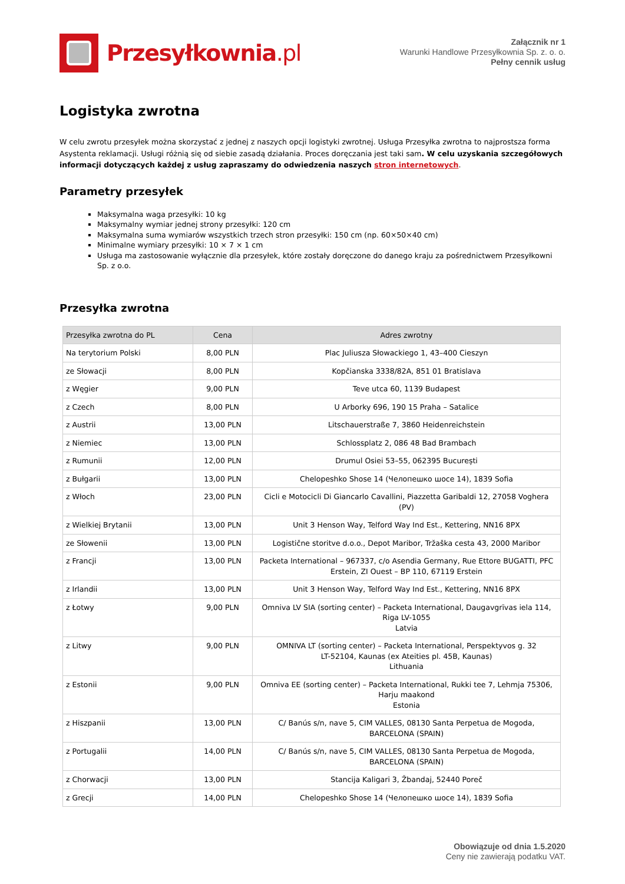Przesyłkownia.pl
Załącznik nr 1
Warunki Handlowe Przesyłkownia Sp. z. o. o.
Pełny cennik usług
Logistyka zwrotna
W celu zwrotu przesyłek można skorzystać z jednej z naszych opcji logistyki zwrotnej. Usługa Przesyłka zwrotna to najprostsza forma Asystenta reklamacji. Usługi różnią się od siebie zasadą działania. Proces doręczania jest taki sam. W celu uzyskania szczegółowych informacji dotyczących każdej z usług zapraszamy do odwiedzenia naszych stron internetowych.
Parametry przesyłek
Maksymalna waga przesyłki: 10 kg
Maksymalny wymiar jednej strony przesyłki: 120 cm
Maksymalna suma wymiarów wszystkich trzech stron przesyłki: 150 cm (np. 60×50×40 cm)
Minimalne wymiary przesyłki: 10 × 7 × 1 cm
Usługa ma zastosowanie wyłącznie dla przesyłek, które zostały doręczone do danego kraju za pośrednictwem Przesyłkowni Sp. z o.o.
Przesyłka zwrotna
| Przesyłka zwrotna do PL | Cena | Adres zwrotny |
| --- | --- | --- |
| Na terytorium Polski | 8,00 PLN | Plac Juliusza Słowackiego 1, 43–400 Cieszyn |
| ze Słowacji | 8,00 PLN | Kopčianska 3338/82A, 851 01 Bratislava |
| z Węgier | 9,00 PLN | Teve utca 60, 1139 Budapest |
| z Czech | 8,00 PLN | U Arborky 696, 190 15 Praha – Satalice |
| z Austrii | 13,00 PLN | Litschauerstraße 7, 3860 Heidenreichstein |
| z Niemiec | 13,00 PLN | Schlossplatz 2, 086 48 Bad Brambach |
| z Rumunii | 12,00 PLN | Drumul Osiei 53–55, 062395 București |
| z Bułgarii | 13,00 PLN | Chelopeshko Shose 14 (Челопешко шосе 14), 1839 Sofia |
| z Włoch | 23,00 PLN | Cicli e Motocicli Di Giancarlo Cavallini, Piazzetta Garibaldi 12, 27058 Voghera (PV) |
| z Wielkiej Brytanii | 13,00 PLN | Unit 3 Henson Way, Telford Way Ind Est., Kettering, NN16 8PX |
| ze Słowenii | 13,00 PLN | Logistične storitve d.o.o., Depot Maribor, Tržaška cesta 43, 2000 Maribor |
| z Francji | 13,00 PLN | Packeta International – 967337, c/o Asendia Germany, Rue Ettore BUGATTI, PFC Erstein, ZI Ouest – BP 110, 67119 Erstein |
| z Irlandii | 13,00 PLN | Unit 3 Henson Way, Telford Way Ind Est., Kettering, NN16 8PX |
| z Łotwy | 9,00 PLN | Omniva LV SIA (sorting center) – Packeta International, Daugavgrīvas iela 114, Riga LV-1055 Latvia |
| z Litwy | 9,00 PLN | OMNIVA LT (sorting center) – Packeta International, Perspektyvos g. 32 LT-52104, Kaunas (ex Ateities pl. 45B, Kaunas) Lithuania |
| z Estonii | 9,00 PLN | Omniva EE (sorting center) – Packeta International, Rukki tee 7, Lehmja 75306, Harju maakond Estonia |
| z Hiszpanii | 13,00 PLN | C/ Banús s/n, nave 5, CIM VALLES, 08130 Santa Perpetua de Mogoda, BARCELONA (SPAIN) |
| z Portugalii | 14,00 PLN | C/ Banús s/n, nave 5, CIM VALLES, 08130 Santa Perpetua de Mogoda, BARCELONA (SPAIN) |
| z Chorwacji | 13,00 PLN | Stancija Kaligari 3, Žbandaj, 52440 Poreč |
| z Grecji | 14,00 PLN | Chelopeshko Shose 14 (Челопешко шосе 14), 1839 Sofia |
Obowiązuje od dnia 1.5.2020
Ceny nie zawierają podatku VAT.